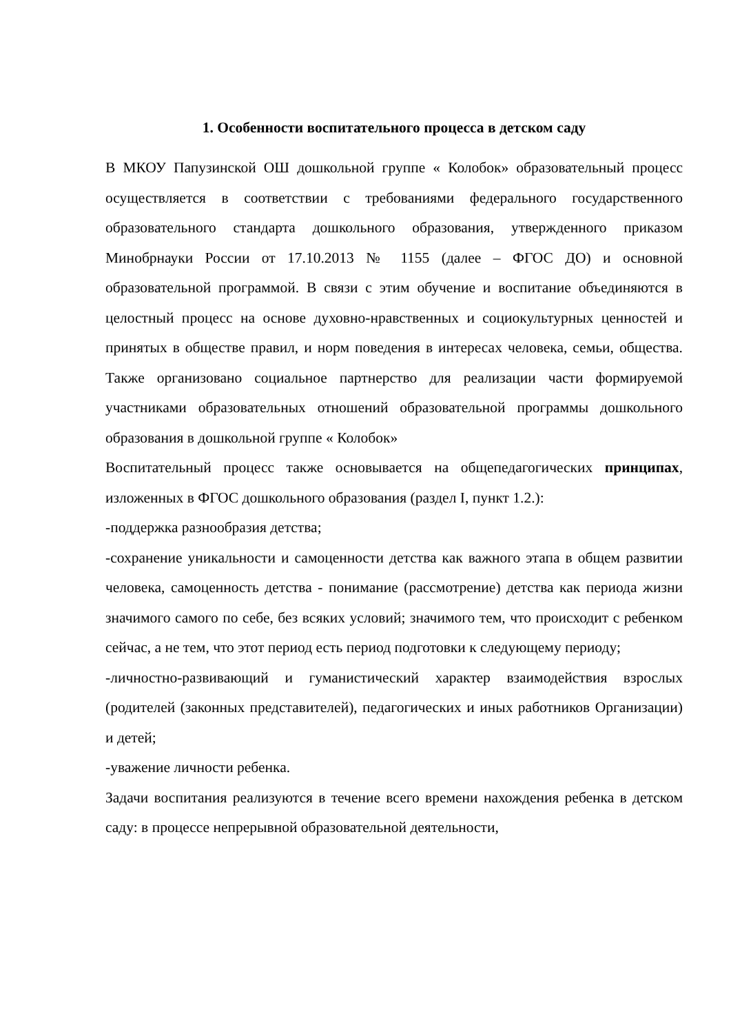1. Особенности воспитательного процесса в детском саду
В МКОУ Папузинской ОШ дошкольной группе « Колобок» образовательный процесс осуществляется в соответствии с требованиями федерального государственного образовательного стандарта дошкольного образования, утвержденного приказом Минобрнауки России от 17.10.2013 № 1155 (далее – ФГОС ДО) и основной образовательной программой. В связи с этим обучение и воспитание объединяются в целостный процесс на основе духовно-нравственных и социокультурных ценностей и принятых в обществе правил, и норм поведения в интересах человека, семьи, общества. Также организовано социальное партнерство для реализации части формируемой участниками образовательных отношений образовательной программы дошкольного образования в дошкольной группе « Колобок»
Воспитательный процесс также основывается на общепедагогических принципах, изложенных в ФГОС дошкольного образования (раздел I, пункт 1.2.):
-поддержка разнообразия детства;
-сохранение уникальности и самоценности детства как важного этапа в общем развитии человека, самоценность детства - понимание (рассмотрение) детства как периода жизни значимого самого по себе, без всяких условий; значимого тем, что происходит с ребенком сейчас, а не тем, что этот период есть период подготовки к следующему периоду;
-личностно-развивающий и гуманистический характер взаимодействия взрослых (родителей (законных представителей), педагогических и иных работников Организации) и детей;
-уважение личности ребенка.
Задачи воспитания реализуются в течение всего времени нахождения ребенка в детском саду: в процессе непрерывной образовательной деятельности,